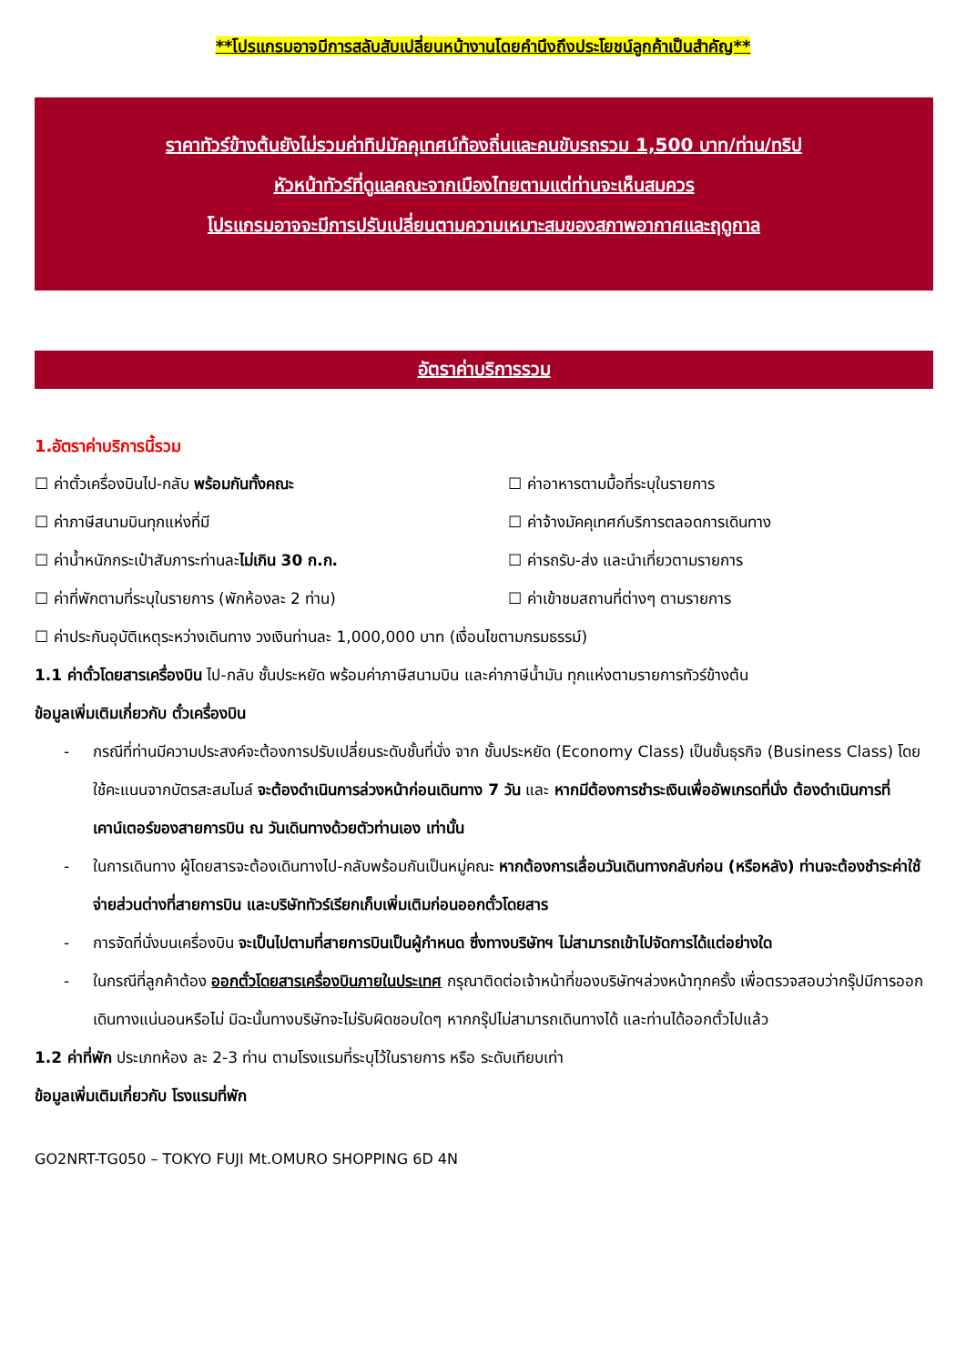**โปรแกรมอาจมีการสลับสับเปลี่ยนหน้างานโดยคำนึงถึงประโยชน์ลูกค้าเป็นสำคัญ**
ราคาทัวร์ข้างต้นยังไม่รวมค่าทิปมัคคุเทศน์ท้องถิ่นและคนขับรถรวม 1,500 บาท/ท่าน/ทริป
หัวหน้าทัวร์ที่ดูแลคณะจากเมืองไทยตามแต่ท่านจะเห็นสมควร
โปรแกรมอาจจะมีการปรับเปลี่ยนตามความเหมาะสมของสภาพอากาศและฤดูกาล
อัตราค่าบริการรวม
1.อัตราค่าบริการนี้รวม
☐ ค่าตั๋วเครื่องบินไป-กลับ พร้อมกันทั้งคณะ
☐ ค่าอาหารตามมื้อที่ระบุในรายการ
☐ ค่าภาษีสนามบินทุกแห่งที่มี
☐ ค่าจ้างมัคคุเทศก์บริการตลอดการเดินทาง
☐ ค่าน้ำหนักกระเป๋าสัมภาระท่านละไม่เกิน 30 ก.ก.
☐ ค่ารถรับ-ส่ง และนำเที่ยวตามรายการ
☐ ค่าที่พักตามที่ระบุในรายการ (พักห้องละ 2 ท่าน)
☐ ค่าเข้าชมสถานที่ต่างๆ ตามรายการ
☐ ค่าประกันอุบัติเหตุระหว่างเดินทาง วงเงินท่านละ 1,000,000 บาท (เงื่อนไขตามกรมธรรม์)
1.1 ค่าตั๋วโดยสารเครื่องบิน ไป-กลับ ชั้นประหยัด พร้อมค่าภาษีสนามบิน และค่าภาษีน้ำมัน ทุกแห่งตามรายการทัวร์ข้างต้น
ข้อมูลเพิ่มเติมเกี่ยวกับ ตั๋วเครื่องบิน
- กรณีที่ท่านมีความประสงค์จะต้องการปรับเปลี่ยนระดับชั้นที่นั่ง จาก ชั้นประหยัด (Economy Class) เป็นชั้นธุรกิจ (Business Class) โดยใช้คะแนนจากบัตรสะสมไมล์ จะต้องดำเนินการล่วงหน้าก่อนเดินทาง 7 วัน และ หากมีต้องการชำระเงินเพื่ออัพเกรดที่นั่ง ต้องดำเนินการที่เคาน์เตอร์ของสายการบิน ณ วันเดินทางด้วยตัวท่านเอง เท่านั้น
- ในการเดินทาง ผู้โดยสารจะต้องเดินทางไป-กลับพร้อมกันเป็นหมู่คณะ หากต้องการเลื่อนวันเดินทางกลับก่อน (หรือหลัง) ท่านจะต้องชำระค่าใช้จ่ายส่วนต่างที่สายการบิน และบริษัททัวร์เรียกเก็บเพิ่มเติมก่อนออกตั๋วโดยสาร
- การจัดที่นั่งบนเครื่องบิน จะเป็นไปตามที่สายการบินเป็นผู้กำหนด ซึ่งทางบริษัทฯ ไม่สามารถเข้าไปจัดการได้แต่อย่างใด
- ในกรณีที่ลูกค้าต้อง ออกตั๋วโดยสารเครื่องบินภายในประเทศ กรุณาติดต่อเจ้าหน้าที่ของบริษัทฯล่วงหน้าทุกครั้ง เพื่อตรวจสอบว่ากรุ๊ปมีการออกเดินทางแน่นอนหรือไม่ มิฉะนั้นทางบริษัทจะไม่รับผิดชอบใดๆ หากกรุ๊ปไม่สามารถเดินทางได้ และท่านได้ออกตั๋วไปแล้ว
1.2 ค่าที่พัก ประเภทห้อง ละ 2-3 ท่าน ตามโรงแรมที่ระบุไว้ในรายการ หรือ ระดับเทียบเท่า
ข้อมูลเพิ่มเติมเกี่ยวกับ โรงแรมที่พัก
GO2NRT-TG050 – TOKYO FUJI Mt.OMURO SHOPPING 6D 4N